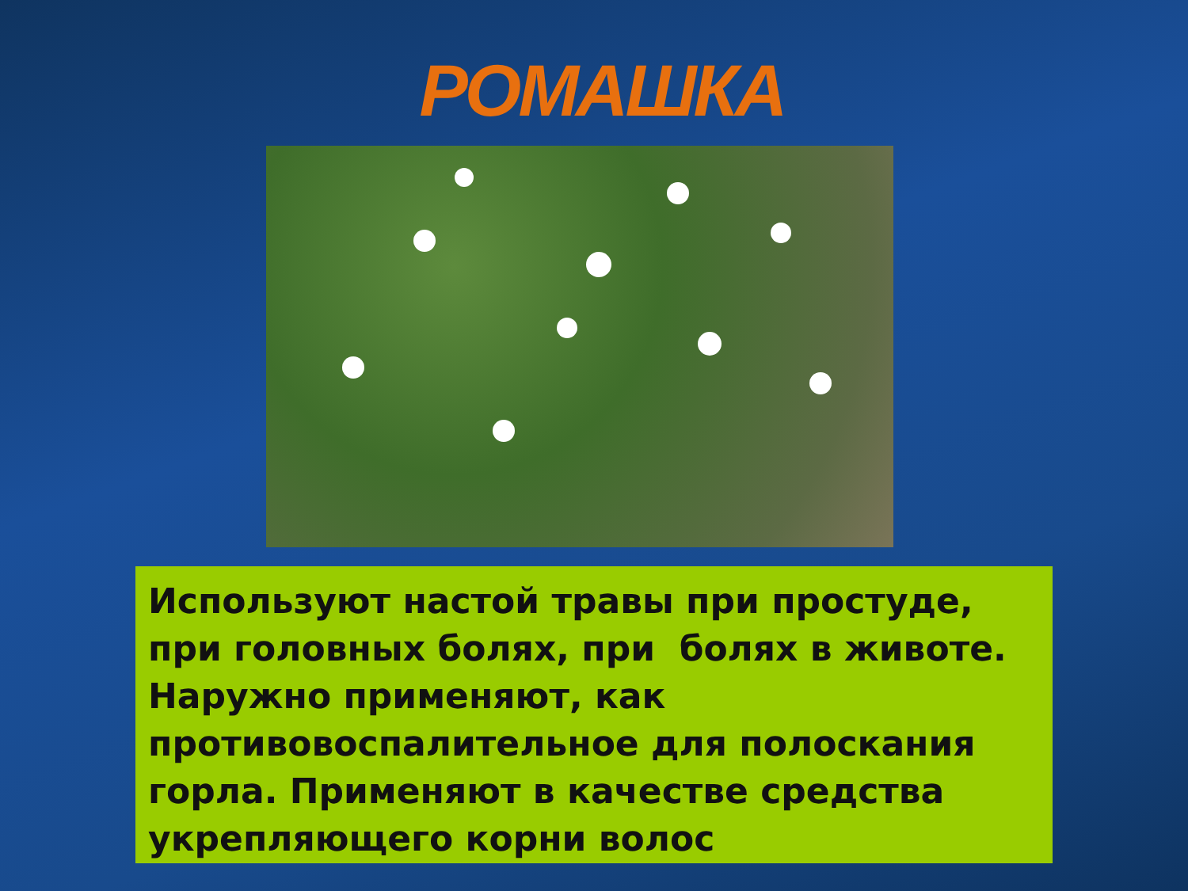РОМАШКА
Используют настой травы при простуде, при головных болях, при болях в животе. Наружно применяют, как противовоспалительное для полоскания горла. Применяют в качестве средства укрепляющего корни волос